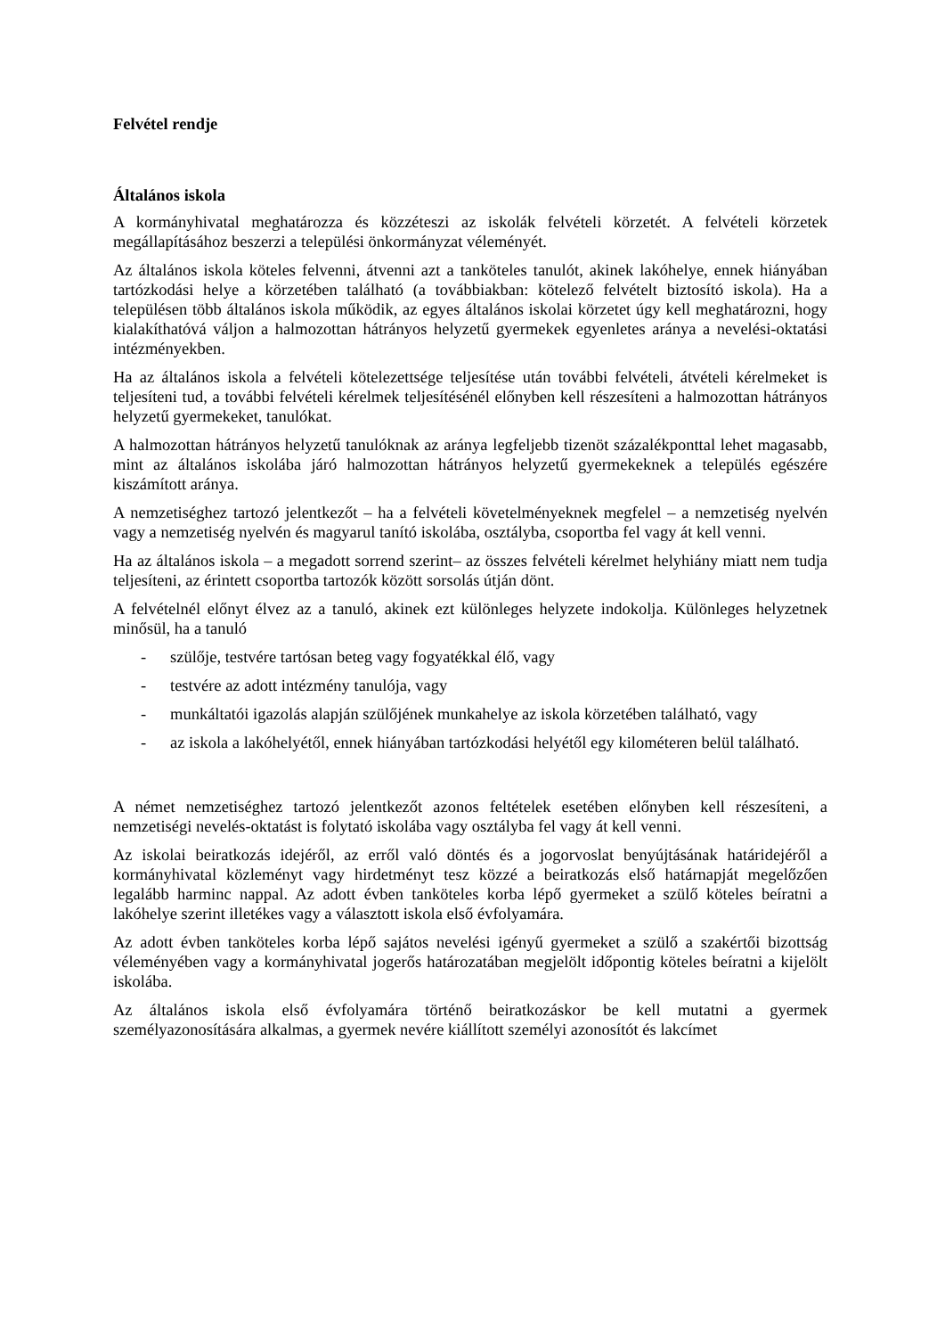Felvétel rendje
Általános iskola
A kormányhivatal meghatározza és közzéteszi az iskolák felvételi körzetét. A felvételi körzetek megállapításához beszerzi a települési önkormányzat véleményét.
Az általános iskola köteles felvenni, átvenni azt a tanköteles tanulót, akinek lakóhelye, ennek hiányában tartózkodási helye a körzetében található (a továbbiakban: kötelező felvételt biztosító iskola). Ha a településen több általános iskola működik, az egyes általános iskolai körzetet úgy kell meghatározni, hogy kialakíthatóvá váljon a halmozottan hátrányos helyzetű gyermekek egyenletes aránya a nevelési-oktatási intézményekben.
Ha az általános iskola a felvételi kötelezettsége teljesítése után további felvételi, átvételi kérelmeket is teljesíteni tud, a további felvételi kérelmek teljesítésénél előnyben kell részesíteni a halmozottan hátrányos helyzetű gyermekeket, tanulókat.
A halmozottan hátrányos helyzetű tanulóknak az aránya legfeljebb tizenöt százalékponttal lehet magasabb, mint az általános iskolába járó halmozottan hátrányos helyzetű gyermekeknek a település egészére kiszámított aránya.
A nemzetiséghez tartozó jelentkezőt – ha a felvételi követelményeknek megfelel – a nemzetiség nyelvén vagy a nemzetiség nyelvén és magyarul tanító iskolába, osztályba, csoportba fel vagy át kell venni.
Ha az általános iskola – a megadott sorrend szerint– az összes felvételi kérelmet helyhiány miatt nem tudja teljesíteni, az érintett csoportba tartozók között sorsolás útján dönt.
A felvételnél előnyt élvez az a tanuló, akinek ezt különleges helyzete indokolja. Különleges helyzetnek minősül, ha a tanuló
- szülője, testvére tartósan beteg vagy fogyatékkal élő, vagy
- testvére az adott intézmény tanulója, vagy
- munkáltatói igazolás alapján szülőjének munkahelye az iskola körzetében található, vagy
- az iskola a lakóhelyétől, ennek hiányában tartózkodási helyétől egy kilométeren belül található.
A német nemzetiséghez tartozó jelentkezőt azonos feltételek esetében előnyben kell részesíteni, a nemzetiségi nevelés-oktatást is folytató iskolába vagy osztályba fel vagy át kell venni.
Az iskolai beiratkozás idejéről, az erről való döntés és a jogorvoslat benyújtásának határidejéről a kormányhivatal közleményt vagy hirdetményt tesz közzé a beiratkozás első határnapját megelőzően legalább harminc nappal. Az adott évben tanköteles korba lépő gyermeket a szülő köteles beíratni a lakóhelye szerint illetékes vagy a választott iskola első évfolyamára.
Az adott évben tanköteles korba lépő sajátos nevelési igényű gyermeket a szülő a szakértői bizottság véleményében vagy a kormányhivatal jogerős határozatában megjelölt időpontig köteles beíratni a kijelölt iskolába.
Az általános iskola első évfolyamára történő beiratkozáskor be kell mutatni a gyermek személyazonosítására alkalmas, a gyermek nevére kiállított személyi azonosítót és lakcímet